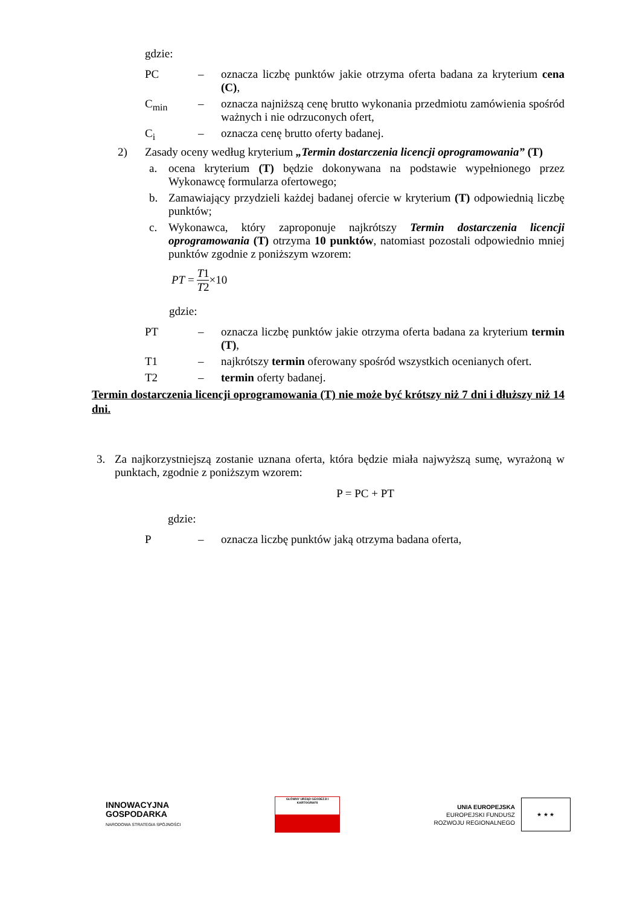gdzie:
PC – oznacza liczbę punktów jakie otrzyma oferta badana za kryterium cena (C),
C<sub>min</sub> – oznacza najniższą cenę brutto wykonania przedmiotu zamówienia spośród ważnych i nie odrzuconych ofert,
C<sub>i</sub> – oznacza cenę brutto oferty badanej.
2) Zasady oceny według kryterium „Termin dostarczenia licencji oprogramowania” (T)
a. ocena kryterium (T) będzie dokonywana na podstawie wypełnionego przez Wykonawcę formularza ofertowego;
b. Zamawiający przydzieli każdej badanej ofercie w kryterium (T) odpowiednią liczbę punktów;
c. Wykonawca, który zaproponuje najkrótszy Termin dostarczenia licencji oprogramowania (T) otrzyma 10 punktów, natomiast pozostali odpowiednio mniej punktów zgodnie z poniższym wzorem:
PT = T1 T2 ×10
gdzie:
PT – oznacza liczbę punktów jakie otrzyma oferta badana za kryterium termin (T),
T1 – najkrótszy termin oferowany spośród wszystkich ocenianych ofert.
T2 – termin oferty badanej.
Termin dostarczenia licencji oprogramowania (T) nie może być krótszy niż 7 dni i dłuższy niż 14 dni.
3. Za najkorzystniejszą zostanie uznana oferta, która będzie miała najwyższą sumę, wyrażoną w punktach, zgodnie z poniższym wzorem:
P = PC + PT
gdzie:
P – oznacza liczbę punktów jaką otrzyma badana oferta,
INNOWACYJNA
GOSPODARKA
NARODOWA STRATEGIA SPÓJNOŚCI
GŁÓWNY URZĄD GEODEZJI I KARTOGRAFII
UNIA EUROPEJSKA
EUROPEJSKI FUNDUSZ
ROZWOJU REGIONALNEGO
★ ★ ★